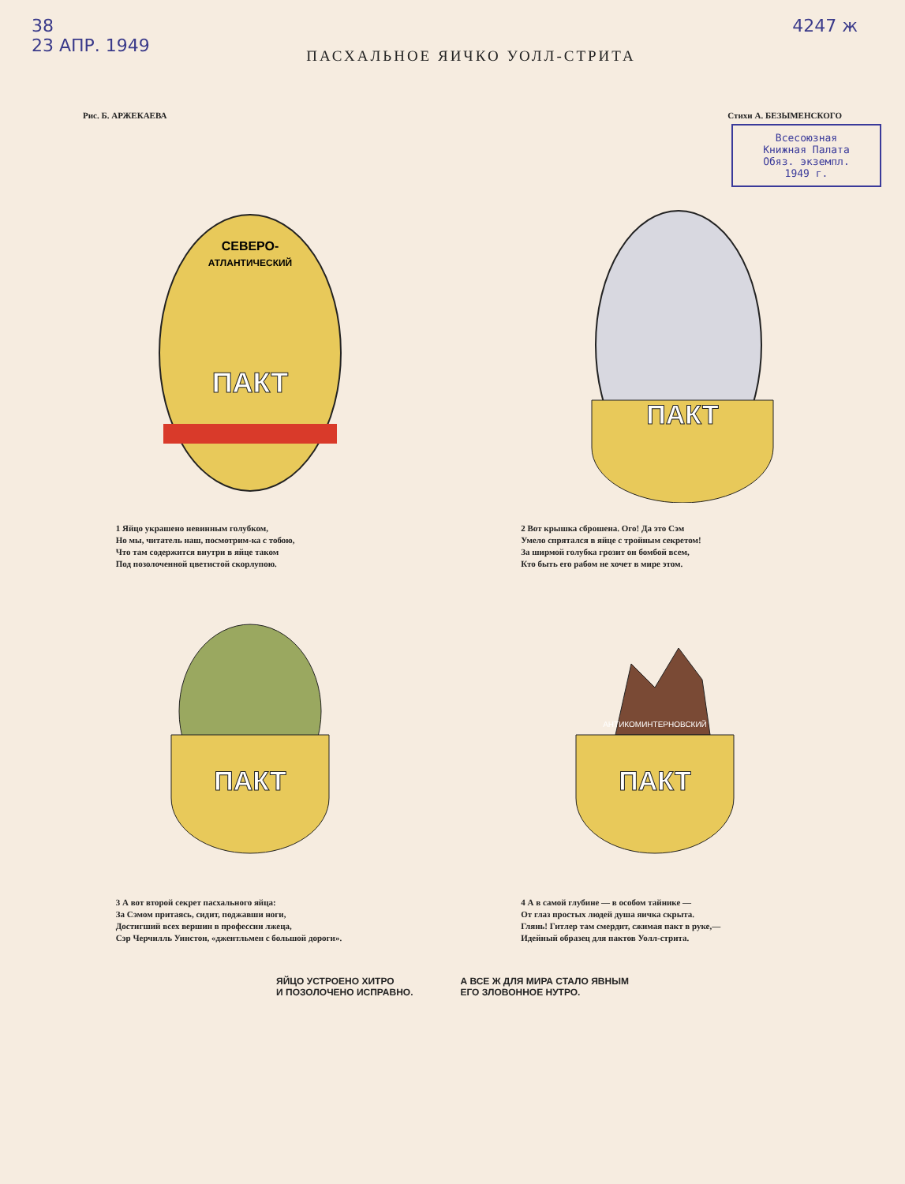38
23 АПР. 1949
ПАСХАЛЬНОЕ ЯИЧКО УОЛЛ-СТРИТА
4247 ж
Рис. Б. АРЖЕКАЕВА Стихи А. БЕЗЫМЕНСКОГО
Всесоюзная
Книжная Палата
Обяз. экземпл.
1949 г.
СЕВЕРО-
АТЛАНТИЧЕСКИЙ
ПАКТ
1 Яйцо украшено невинным голубком,
Но мы, читатель наш, посмотрим-ка с тобою,
Что там содержится внутри в яйце таком
Под позолоченной цветистой скорлупою.
ПАКТ
2 Вот крышка сброшена. Ого! Да это Сэм
Умело спрятался в яйце с тройным секретом!
За ширмой голубка грозит он бомбой всем,
Кто быть его рабом не хочет в мире этом.
ПАКТ
3 А вот второй секрет пасхального яйца:
За Сэмом притаясь, сидит, поджавши ноги,
Достигший всех вершин в профессии лжеца,
Сэр Черчилль Уинстон, «джентльмен с большой дороги».
АНТИКОМИНТЕРНОВСКИЙ
ПАКТ
4 А в самой глубине — в особом тайнике —
От глаз простых людей душа яичка скрыта.
Глянь! Гитлер там смердит, сжимая пакт в руке,—
Идейный образец для пактов Уолл-стрита.
ЯЙЦО УСТРОЕНО ХИТРО
И ПОЗОЛОЧЕНО ИСПРАВНО.
А ВСЕ Ж ДЛЯ МИРА СТАЛО ЯВНЫМ
ЕГО ЗЛОВОННОЕ НУТРО.